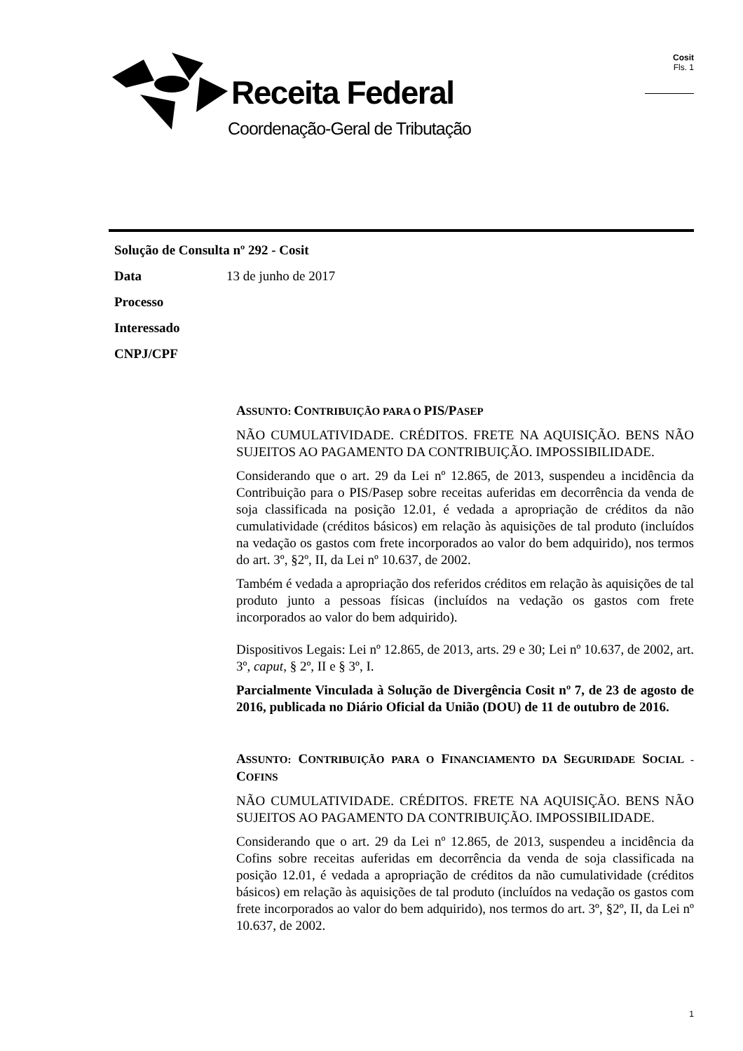Receita Federal
Coordenação-Geral de Tributação
Cosit
Fls. 1
Solução de Consulta nº 292 - Cosit
Data 13 de junho de 2017
Processo
Interessado
CNPJ/CPF
ASSUNTO: CONTRIBUIÇÃO PARA O PIS/PASEP
NÃO CUMULATIVIDADE. CRÉDITOS. FRETE NA AQUISIÇÃO. BENS NÃO SUJEITOS AO PAGAMENTO DA CONTRIBUIÇÃO. IMPOSSIBILIDADE.
Considerando que o art. 29 da Lei nº 12.865, de 2013, suspendeu a incidência da Contribuição para o PIS/Pasep sobre receitas auferidas em decorrência da venda de soja classificada na posição 12.01, é vedada a apropriação de créditos da não cumulatividade (créditos básicos) em relação às aquisições de tal produto (incluídos na vedação os gastos com frete incorporados ao valor do bem adquirido), nos termos do art. 3º, §2º, II, da Lei nº 10.637, de 2002.
Também é vedada a apropriação dos referidos créditos em relação às aquisições de tal produto junto a pessoas físicas (incluídos na vedação os gastos com frete incorporados ao valor do bem adquirido).
Dispositivos Legais: Lei nº 12.865, de 2013, arts. 29 e 30; Lei nº 10.637, de 2002, art. 3º, caput, § 2º, II e § 3º, I.
Parcialmente Vinculada à Solução de Divergência Cosit nº 7, de 23 de agosto de 2016, publicada no Diário Oficial da União (DOU) de 11 de outubro de 2016.
ASSUNTO: CONTRIBUIÇÃO PARA O FINANCIAMENTO DA SEGURIDADE SOCIAL - COFINS
NÃO CUMULATIVIDADE. CRÉDITOS. FRETE NA AQUISIÇÃO. BENS NÃO SUJEITOS AO PAGAMENTO DA CONTRIBUIÇÃO. IMPOSSIBILIDADE.
Considerando que o art. 29 da Lei nº 12.865, de 2013, suspendeu a incidência da Cofins sobre receitas auferidas em decorrência da venda de soja classificada na posição 12.01, é vedada a apropriação de créditos da não cumulatividade (créditos básicos) em relação às aquisições de tal produto (incluídos na vedação os gastos com frete incorporados ao valor do bem adquirido), nos termos do art. 3º, §2º, II, da Lei nº 10.637, de 2002.
1